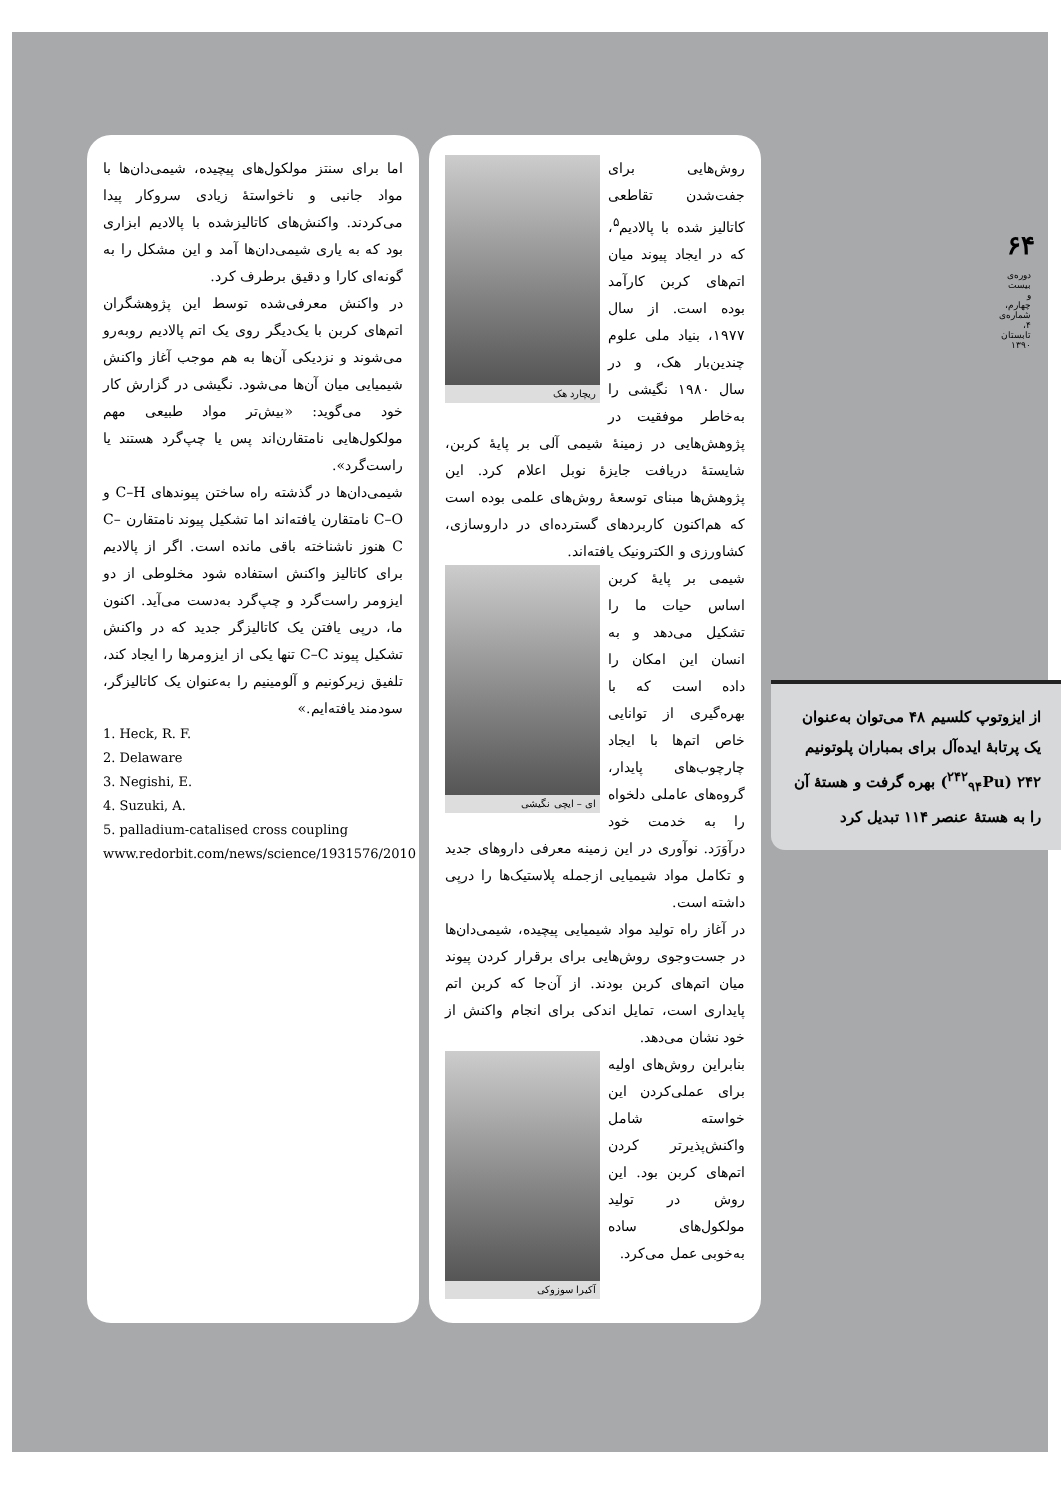۶۴
دوره‌ی بیست و چهارم، شماره‌ی ۴، تابستان ۱۳۹۰
از ایزوتوپ کلسیم ۴۸ می‌توان به‌عنوان یک پرتابهٔ ایده‌آل برای بمباران پلوتونیم ۲۴۲ (<sup>۲۴۲</sup><sub>۹۴</sub>Pu) بهره گرفت و هستهٔ آن را به هستهٔ عنصر ۱۱۴ تبدیل کرد
ریچارد هک
روش‌هایی برای جفت‌شدن تقاطعی کاتالیز شده با پالادیم<sup>۵</sup>، که در ایجاد پیوند میان اتم‌های کربن کارآمد بوده است. از سال ۱۹۷۷، بنیاد ملی علوم چندین‌بار هک، و در سال ۱۹۸۰ نگیشی را به‌خاطر موفقیت در پژوهش‌هایی در زمینهٔ شیمی آلی بر پایهٔ کربن، شایستهٔ دریافت جایزهٔ نوبل اعلام کرد. این پژوهش‌ها مبنای توسعهٔ روش‌های علمی بوده است که هم‌اکنون کاربردهای گسترده‌ای در داروسازی، کشاورزی و الکترونیک یافته‌اند.
ای – ایچی نگیشی
شیمی بر پایهٔ کربن اساس حیات ما را تشکیل می‌دهد و به انسان این امکان را داده است که با بهره‌گیری از توانایی خاص اتم‌ها با ایجاد چارچوب‌های پایدار، گروه‌های عاملی دلخواه را به خدمت خود درآوَرَد. نوآوری در این زمینه معرفی داروهای جدید و تکامل مواد شیمیایی ازجمله پلاستیک‌ها را درپی داشته است.
در آغاز راه تولید مواد شیمیایی پیچیده، شیمی‌دان‌ها در جست‌وجوی روش‌هایی برای برقرار کردن پیوند میان اتم‌های کربن بودند. از آن‌جا که کربن اتم پایداری است، تمایل اندکی برای انجام واکنش از خود نشان می‌دهد.
آکیرا سوزوکی
بنابراین روش‌های اولیه برای عملی‌کردن این خواسته شامل واکنش‌پذیرتر کردن اتم‌های کربن بود. این روش در تولید مولکول‌های ساده به‌خوبی عمل می‌کرد.
اما برای سنتز مولکول‌های پیچیده، شیمی‌دان‌ها با مواد جانبی و ناخواستهٔ زیادی سروکار پیدا می‌کردند. واکنش‌های کاتالیزشده با پالادیم ابزاری بود که به یاری شیمی‌دان‌ها آمد و این مشکل را به گونه‌ای کارا و دقیق برطرف کرد.
در واکنش معرفی‌شده توسط این پژوهشگران اتم‌های کربن با یک‌دیگر روی یک اتم پالادیم روبه‌رو می‌شوند و نزدیکی آن‌ها به هم موجب آغاز واکنش شیمیایی میان آن‌ها می‌شود. نگیشی در گزارش کار خود می‌گوید: «بیش‌تر مواد طبیعی مهم مولکول‌هایی نامتقارن‌اند پس یا چپ‌گرد هستند یا راست‌گرد».
شیمی‌دان‌ها در گذشته راه ساختن پیوندهای C–H و C–O نامتقارن یافته‌اند اما تشکیل پیوند نامتقارن C–C هنوز ناشناخته باقی مانده است. اگر از پالادیم برای کاتالیز واکنش استفاده شود مخلوطی از دو ایزومر راست‌گرد و چپ‌گرد به‌دست می‌آید. اکنون ما، درپی یافتن یک کاتالیزگر جدید که در واکنش تشکیل پیوند C–C تنها یکی از ایزومرها را ایجاد کند، تلفیق زیرکونیم و آلومینیم را به‌عنوان یک کاتالیزگر، سودمند یافته‌ایم.»
1. Heck, R. F.
2. Delaware
3. Negishi, E.
4. Suzuki, A.
5. palladium-catalised cross coupling
www.redorbit.com/news/science/1931576/2010